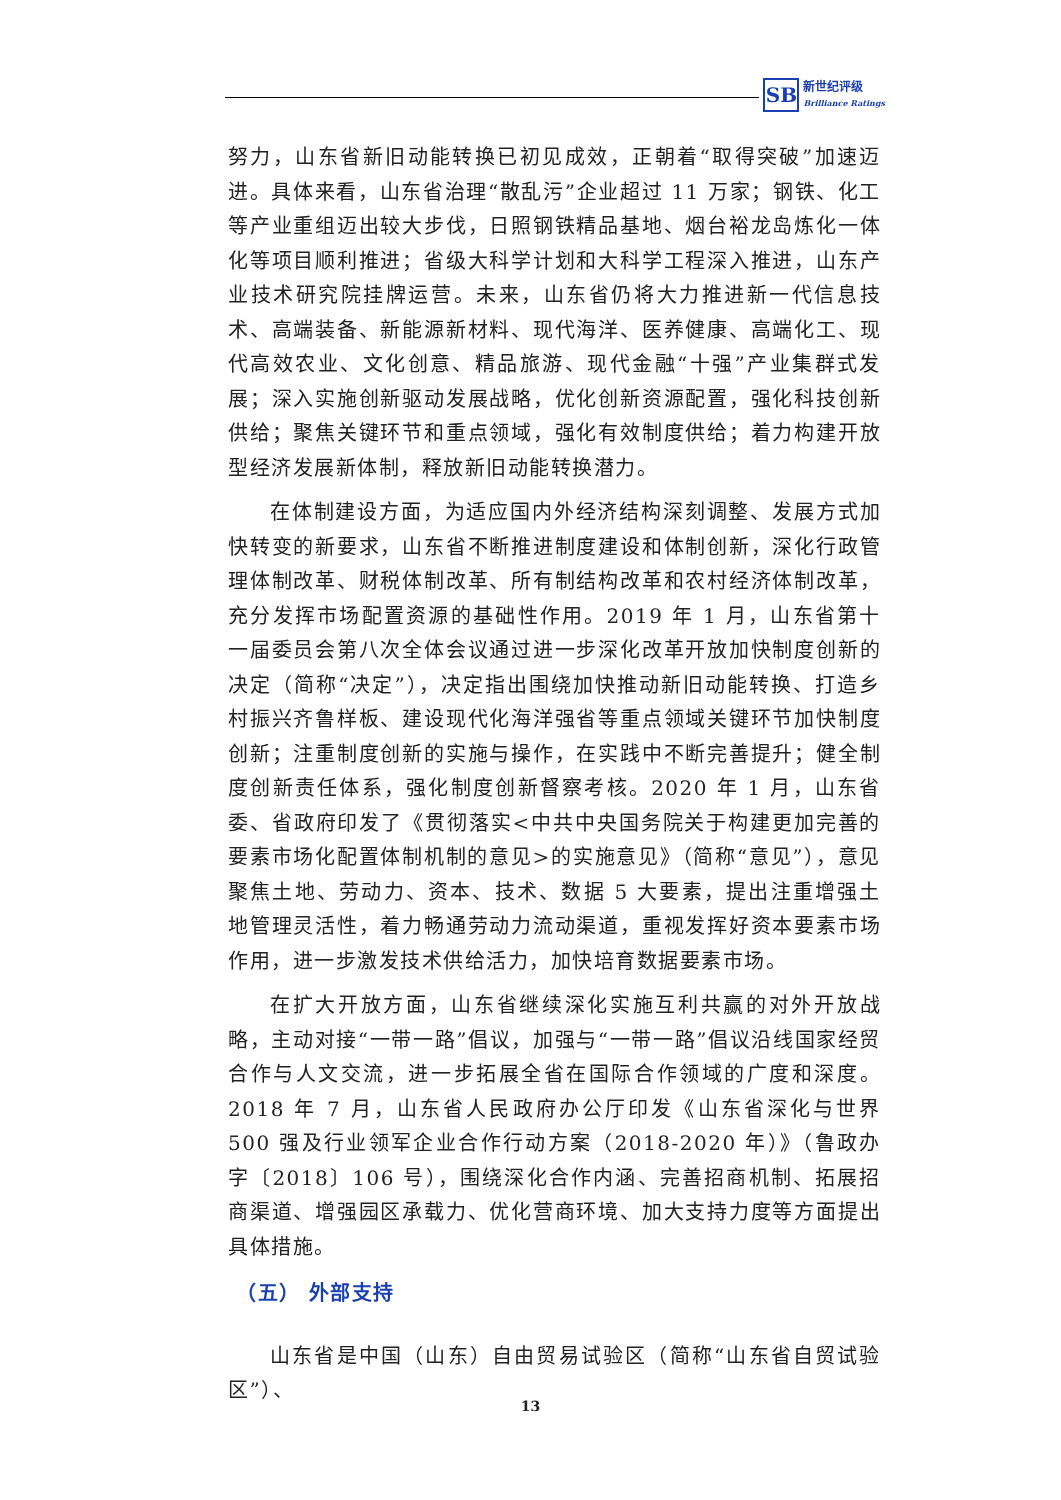SB
新世纪评级
Brilliance Ratings
努力，山东省新旧动能转换已初见成效，正朝着“取得突破”加速迈进。具体来看，山东省治理“散乱污”企业超过 11 万家；钢铁、化工等产业重组迈出较大步伐，日照钢铁精品基地、烟台裕龙岛炼化一体化等项目顺利推进；省级大科学计划和大科学工程深入推进，山东产业技术研究院挂牌运营。未来，山东省仍将大力推进新一代信息技术、高端装备、新能源新材料、现代海洋、医养健康、高端化工、现代高效农业、文化创意、精品旅游、现代金融“十强”产业集群式发展；深入实施创新驱动发展战略，优化创新资源配置，强化科技创新供给；聚焦关键环节和重点领域，强化有效制度供给；着力构建开放型经济发展新体制，释放新旧动能转换潜力。
在体制建设方面，为适应国内外经济结构深刻调整、发展方式加快转变的新要求，山东省不断推进制度建设和体制创新，深化行政管理体制改革、财税体制改革、所有制结构改革和农村经济体制改革，充分发挥市场配置资源的基础性作用。2019 年 1 月，山东省第十一届委员会第八次全体会议通过进一步深化改革开放加快制度创新的决定（简称“决定”），决定指出围绕加快推动新旧动能转换、打造乡村振兴齐鲁样板、建设现代化海洋强省等重点领域关键环节加快制度创新；注重制度创新的实施与操作，在实践中不断完善提升；健全制度创新责任体系，强化制度创新督察考核。2020 年 1 月，山东省委、省政府印发了《贯彻落实<中共中央国务院关于构建更加完善的要素市场化配置体制机制的意见>的实施意见》（简称“意见”），意见聚焦土地、劳动力、资本、技术、数据 5 大要素，提出注重增强土地管理灵活性，着力畅通劳动力流动渠道，重视发挥好资本要素市场作用，进一步激发技术供给活力，加快培育数据要素市场。
在扩大开放方面，山东省继续深化实施互利共赢的对外开放战略，主动对接“一带一路”倡议，加强与“一带一路”倡议沿线国家经贸合作与人文交流，进一步拓展全省在国际合作领域的广度和深度。2018 年 7 月，山东省人民政府办公厅印发《山东省深化与世界 500 强及行业领军企业合作行动方案（2018-2020 年）》（鲁政办字〔2018〕106 号），围绕深化合作内涵、完善招商机制、拓展招商渠道、增强园区承载力、优化营商环境、加大支持力度等方面提出具体措施。
（五） 外部支持
山东省是中国（山东）自由贸易试验区（简称“山东省自贸试验区”）、
13